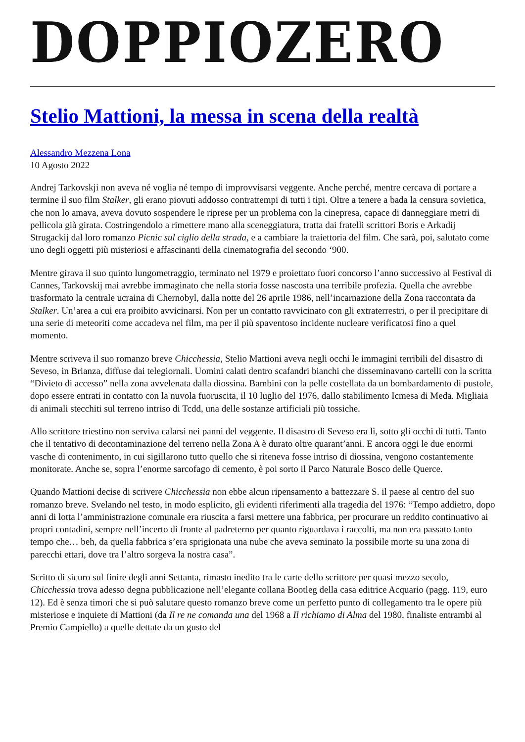DOPPIOZERO
Stelio Mattioni, la messa in scena della realtà
Alessandro Mezzena Lona
10 Agosto 2022
Andrej Tarkovskji non aveva né voglia né tempo di improvvisarsi veggente. Anche perché, mentre cercava di portare a termine il suo film Stalker, gli erano piovuti addosso contrattempi di tutti i tipi. Oltre a tenere a bada la censura sovietica, che non lo amava, aveva dovuto sospendere le riprese per un problema con la cinepresa, capace di danneggiare metri di pellicola già girata. Costringendolo a rimettere mano alla sceneggiatura, tratta dai fratelli scrittori Boris e Arkadij Strugackij dal loro romanzo Picnic sul ciglio della strada, e a cambiare la traiettoria del film. Che sarà, poi, salutato come uno degli oggetti più misteriosi e affascinanti della cinematografia del secondo ‘900.
Mentre girava il suo quinto lungometraggio, terminato nel 1979 e proiettato fuori concorso l’anno successivo al Festival di Cannes, Tarkovskij mai avrebbe immaginato che nella storia fosse nascosta una terribile profezia. Quella che avrebbe trasformato la centrale ucraina di Chernobyl, dalla notte del 26 aprile 1986, nell’incarnazione della Zona raccontata da Stalker. Un’area a cui era proibito avvicinarsi. Non per un contatto ravvicinato con gli extraterrestri, o per il precipitare di una serie di meteoriti come accadeva nel film, ma per il più spaventoso incidente nucleare verificatosi fino a quel momento.
Mentre scriveva il suo romanzo breve Chicchessia, Stelio Mattioni aveva negli occhi le immagini terribili del disastro di Seveso, in Brianza, diffuse dai telegiornali. Uomini calati dentro scafandri bianchi che disseminavano cartelli con la scritta “Divieto di accesso” nella zona avvelenata dalla diossina. Bambini con la pelle costellata da un bombardamento di pustole, dopo essere entrati in contatto con la nuvola fuoruscita, il 10 luglio del 1976, dallo stabilimento Icmesa di Meda. Migliaia di animali stecchiti sul terreno intriso di Tcdd, una delle sostanze artificiali più tossiche.
Allo scrittore triestino non serviva calarsi nei panni del veggente. Il disastro di Seveso era lì, sotto gli occhi di tutti. Tanto che il tentativo di decontaminazione del terreno nella Zona A è durato oltre quarant’anni. E ancora oggi le due enormi vasche di contenimento, in cui sigillarono tutto quello che si riteneva fosse intriso di diossina, vengono costantemente monitorate. Anche se, sopra l’enorme sarcofago di cemento, è poi sorto il Parco Naturale Bosco delle Querce.
Quando Mattioni decise di scrivere Chicchessia non ebbe alcun ripensamento a battezzare S. il paese al centro del suo romanzo breve. Svelando nel testo, in modo esplicito, gli evidenti riferimenti alla tragedia del 1976: “Tempo addietro, dopo anni di lotta l’amministrazione comunale era riuscita a farsi mettere una fabbrica, per procurare un reddito continuativo ai propri contadini, sempre nell’incerto di fronte al padreterno per quanto riguardava i raccolti, ma non era passato tanto tempo che… beh, da quella fabbrica s’era sprigionata una nube che aveva seminato la possibile morte su una zona di parecchi ettari, dove tra l’altro sorgeva la nostra casa”.
Scritto di sicuro sul finire degli anni Settanta, rimasto inedito tra le carte dello scrittore per quasi mezzo secolo, Chicchessia trova adesso degna pubblicazione nell’elegante collana Bootleg della casa editrice Acquario (pagg. 119, euro 12). Ed è senza timori che si può salutare questo romanzo breve come un perfetto punto di collegamento tra le opere più misteriose e inquiete di Mattioni (da Il re ne comanda una del 1968 a Il richiamo di Alma del 1980, finaliste entrambi al Premio Campiello) a quelle dettate da un gusto del